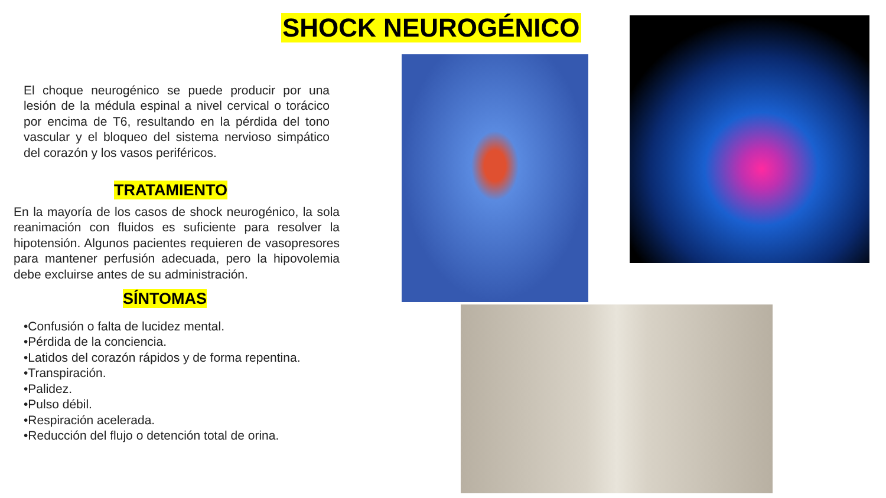SHOCK NEUROGÉNICO
El choque neurogénico se puede producir por una lesión de la médula espinal a nivel cervical o torácico por encima de T6, resultando en la pérdida del tono vascular y el bloqueo del sistema nervioso simpático del corazón y los vasos periféricos.
TRATAMIENTO
En la mayoría de los casos de shock neurogénico, la sola reanimación con fluidos es suficiente para resolver la hipotensión. Algunos pacientes requieren de vasopresores para mantener perfusión adecuada, pero la hipovolemia debe excluirse antes de su administración.
SÍNTOMAS
•Confusión o falta de lucidez mental.
•Pérdida de la conciencia.
•Latidos del corazón rápidos y de forma repentina.
•Transpiración.
•Palidez.
•Pulso débil.
•Respiración acelerada.
•Reducción del flujo o detención total de orina.